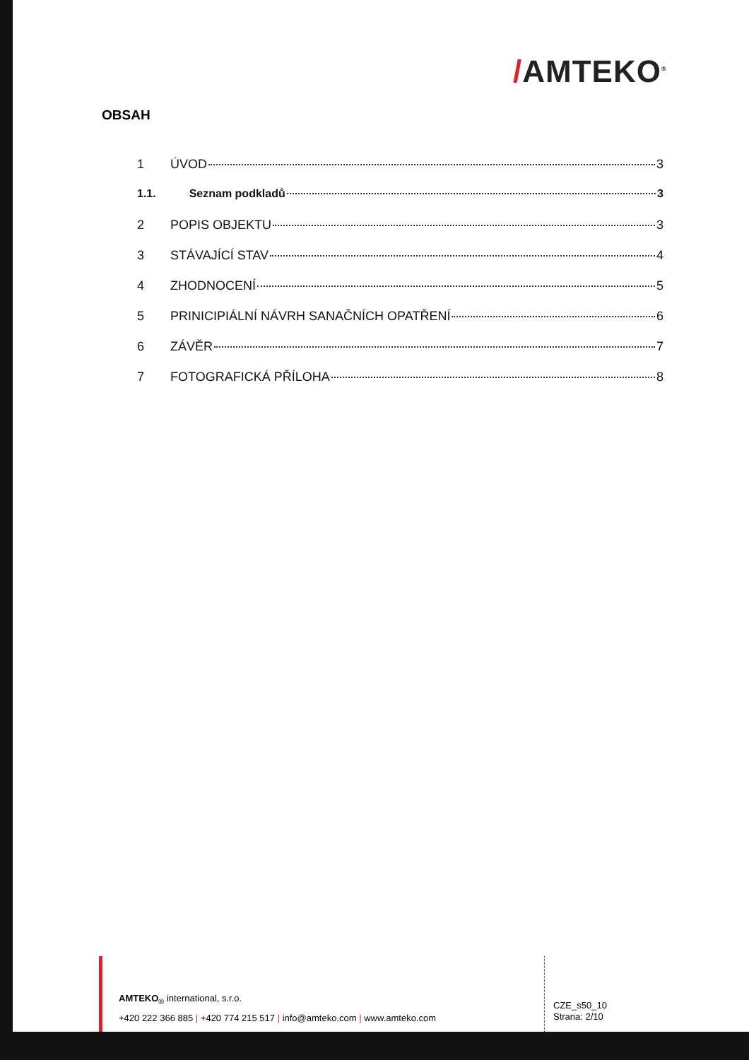/AMTEKO<sup>®</sup>
OBSAH
1 ÚVOD 3
1.1. Seznam podkladů 3
2 POPIS OBJEKTU 3
3 STÁVAJÍCÍ STAV 4
4 ZHODNOCENÍ 5
5 PRINICIPIÁLNÍ NÁVRH SANAČNÍCH OPATŘENÍ 6
6 ZÁVĚR 7
7 FOTOGRAFICKÁ PŘÍLOHA 8
AMTEKO<sub>®</sub> international, s.r.o.
+420 222 366 885 | +420 774 215 517 | info@amteko.com | www.amteko.com
CZE_s50_10
Strana: 2/10